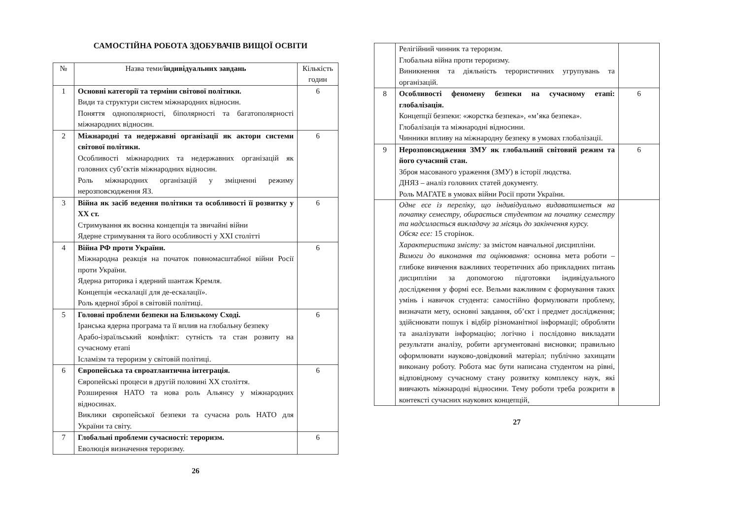САМОСТІЙНА РОБОТА ЗДОБУВАЧІВ ВИЩОЇ ОСВІТИ
| № | Назва теми/ індивідуальних завдань | Кількість годин |
| --- | --- | --- |
| 1 | Основні категорії та терміни світової політики. Види та структури систем міжнародних відносин. Поняття однополярності, біполярності та багатополярності міжнародних відносин. | 6 |
| 2 | Міжнародні та недержавні організації як актори системи світової політики. Особливості міжнародних та недержавних організацій як головних суб’єктів міжнародних відносин. Роль міжнародних організацій у зміцненні режиму нерозповсюдження ЯЗ. | 6 |
| 3 | Війна як засіб ведення політики та особливості її розвитку у ХХ ст. Стримування як воєнна концепція та звичайні війни Ядерне стримування та його особливості у ХХІ столітті | 6 |
| 4 | Війна РФ проти України. Міжнародна реакція на початок повномасштабної війни Росії проти України. Ядерна риторика і ядерний шантаж Кремля. Концепція «ескалації для де-ескалації». Роль ядерної зброї в світовій політиці. | 6 |
| 5 | Головні проблеми безпеки на Близькому Сході. Іранська ядерна програма та її вплив на глобальну безпеку Арабо-ізраїльський конфлікт: сутність та стан розвиту на сучасному етапі Ісламізм та тероризм у світовій політиці. | 6 |
| 6 | Європейська та євроатлантична інтеграція. Європейські процеси в другій половині ХХ століття. Розширення НАТО та нова роль Альянсу у міжнародних відносинах. Виклики європейської безпеки та сучасна роль НАТО для України та світу. | 6 |
| 7 | Глобальні проблеми сучасності: тероризм. Еволюція визначення тероризму. | 6 |
26
| | Релігійний чинник та тероризм. Глобальна війна проти тероризму. Виникнення та діяльність терористичних угрупувань та організацій. | |
| 8 | Особливості феномену безпеки на сучасному етапі: глобалізація. Концепції безпеки: «жорстка безпека», «м’яка безпека». Глобалізація та міжнародні відносини. Чинники впливу на міжнародну безпеку в умовах глобалізації. | 6 |
| 9 | Нерозповсюдження ЗМУ як глобальний світовий режим та його сучасний стан. Зброя масованого ураження (ЗМУ) в історії людства. ДНЯЗ – аналіз головних статей документу. Роль МАГАТЕ в умовах війни Росії проти України. | 6 |
| | Одне есе із переліку, що індивідуально видаватиметься на початку семестру, обирається студентом на початку семестру та надсилається викладачу за місяць до закінчення курсу. Обсяг есе: 15 сторінок. Характеристика змісту: за змістом навчальної дисципліни. Вимоги до виконання та оцінювання: основна мета роботи – глибоке вивчення важливих теоретичних або прикладних питань дисципліни за допомогою підготовки індивідуального дослідження у формі есе. Вельми важливим є формування таких умінь і навичок студента: самостійно формулювати проблему, визначати мету, основні завдання, об’єкт і предмет дослідження; здійснювати пошук і відбір різноманітної інформації; обробляти та аналізувати інформацію; логічно і послідовно викладати результати аналізу, робити аргументовані висновки; правильно оформлювати науково-довідковий матеріал; публічно захищати виконану роботу. Робота має бути написана студентом на рівні, відповідному сучасному стану розвитку комплексу наук, які вивчають міжнародні відносини. Тему роботи треба розкрити в контексті сучасних наукових концепцій, | |
27